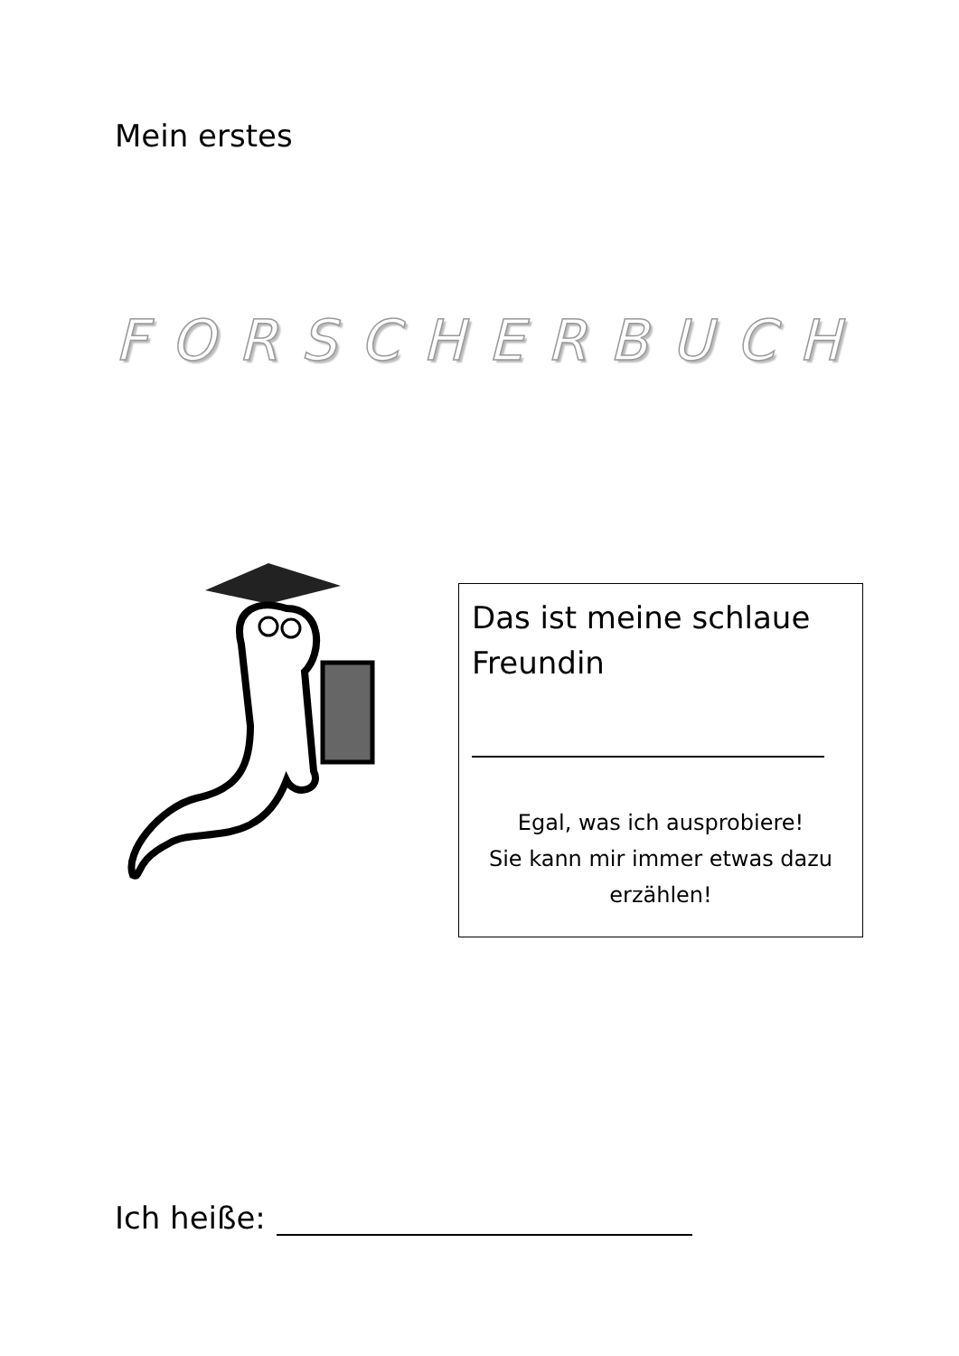Mein erstes
FORSCHERBUCH
Das ist meine schlaue
Freundin
Egal, was ich ausprobiere!
Sie kann mir immer etwas dazu
erzählen!
Ich heiße: